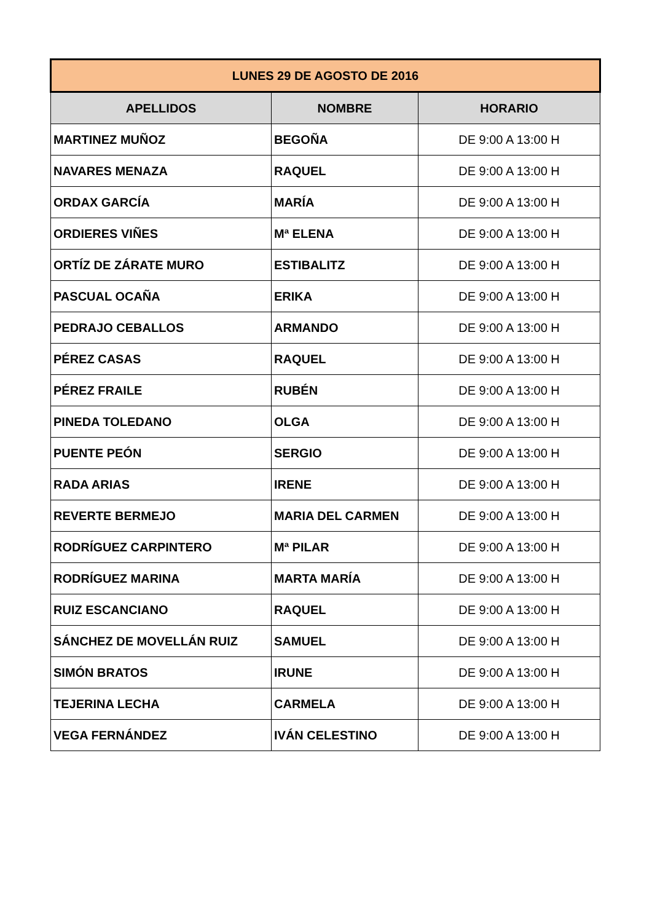| LUNES 29 DE AGOSTO DE 2016 | | |
| --- | --- | --- |
| APELLIDOS | NOMBRE | HORARIO |
| MARTINEZ MUÑOZ | BEGOÑA | DE 9:00 A 13:00 H |
| NAVARES MENAZA | RAQUEL | DE 9:00 A 13:00 H |
| ORDAX GARCÍA | MARÍA | DE 9:00 A 13:00 H |
| ORDIERES VIÑES | Mª ELENA | DE 9:00 A 13:00 H |
| ORTÍZ DE ZÁRATE MURO | ESTIBALITZ | DE 9:00 A 13:00 H |
| PASCUAL OCAÑA | ERIKA | DE 9:00 A 13:00 H |
| PEDRAJO CEBALLOS | ARMANDO | DE 9:00 A 13:00 H |
| PÉREZ CASAS | RAQUEL | DE 9:00 A 13:00 H |
| PÉREZ FRAILE | RUBÉN | DE 9:00 A 13:00 H |
| PINEDA TOLEDANO | OLGA | DE 9:00 A 13:00 H |
| PUENTE PEÓN | SERGIO | DE 9:00 A 13:00 H |
| RADA ARIAS | IRENE | DE 9:00 A 13:00 H |
| REVERTE BERMEJO | MARIA DEL CARMEN | DE 9:00 A 13:00 H |
| RODRÍGUEZ CARPINTERO | Mª PILAR | DE 9:00 A 13:00 H |
| RODRÍGUEZ MARINA | MARTA MARÍA | DE 9:00 A 13:00 H |
| RUIZ ESCANCIANO | RAQUEL | DE 9:00 A 13:00 H |
| SÁNCHEZ DE MOVELLÁN RUIZ | SAMUEL | DE 9:00 A 13:00 H |
| SIMÓN BRATOS | IRUNE | DE 9:00 A 13:00 H |
| TEJERINA LECHA | CARMELA | DE 9:00 A 13:00 H |
| VEGA FERNÁNDEZ | IVÁN CELESTINO | DE 9:00 A 13:00 H |